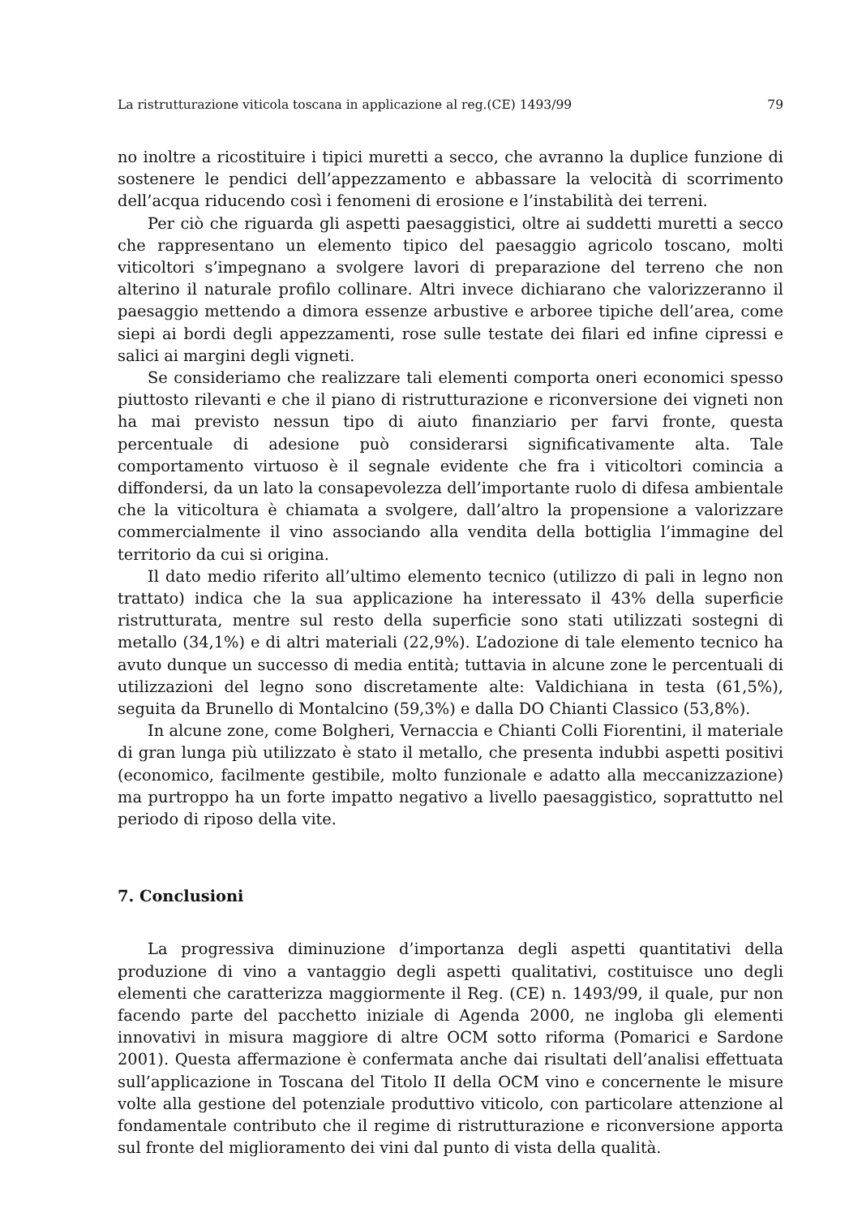La ristrutturazione viticola toscana in applicazione al reg.(CE) 1493/99 79
no inoltre a ricostituire i tipici muretti a secco, che avranno la duplice funzione di sostenere le pendici dell’appezzamento e abbassare la velocità di scorrimento dell’acqua riducendo così i fenomeni di erosione e l’instabilità dei terreni.
Per ciò che riguarda gli aspetti paesaggistici, oltre ai suddetti muretti a secco che rappresentano un elemento tipico del paesaggio agricolo toscano, molti viticoltori s’impegnano a svolgere lavori di preparazione del terreno che non alterino il naturale profilo collinare. Altri invece dichiarano che valorizzeranno il paesaggio mettendo a dimora essenze arbustive e arboree tipiche dell’area, come siepi ai bordi degli appezzamenti, rose sulle testate dei filari ed infine cipressi e salici ai margini degli vigneti.
Se consideriamo che realizzare tali elementi comporta oneri economici spesso piuttosto rilevanti e che il piano di ristrutturazione e riconversione dei vigneti non ha mai previsto nessun tipo di aiuto finanziario per farvi fronte, questa percentuale di adesione può considerarsi significativamente alta. Tale comportamento virtuoso è il segnale evidente che fra i viticoltori comincia a diffondersi, da un lato la consapevolezza dell’importante ruolo di difesa ambientale che la viticoltura è chiamata a svolgere, dall’altro la propensione a valorizzare commercialmente il vino associando alla vendita della bottiglia l’immagine del territorio da cui si origina.
Il dato medio riferito all’ultimo elemento tecnico (utilizzo di pali in legno non trattato) indica che la sua applicazione ha interessato il 43% della superficie ristrutturata, mentre sul resto della superficie sono stati utilizzati sostegni di metallo (34,1%) e di altri materiali (22,9%). L’adozione di tale elemento tecnico ha avuto dunque un successo di media entità; tuttavia in alcune zone le percentuali di utilizzazioni del legno sono discretamente alte: Valdichiana in testa (61,5%), seguita da Brunello di Montalcino (59,3%) e dalla DO Chianti Classico (53,8%).
In alcune zone, come Bolgheri, Vernaccia e Chianti Colli Fiorentini, il materiale di gran lunga più utilizzato è stato il metallo, che presenta indubbi aspetti positivi (economico, facilmente gestibile, molto funzionale e adatto alla meccanizzazione) ma purtroppo ha un forte impatto negativo a livello paesaggistico, soprattutto nel periodo di riposo della vite.
7. Conclusioni
La progressiva diminuzione d’importanza degli aspetti quantitativi della produzione di vino a vantaggio degli aspetti qualitativi, costituisce uno degli elementi che caratterizza maggiormente il Reg. (CE) n. 1493/99, il quale, pur non facendo parte del pacchetto iniziale di Agenda 2000, ne ingloba gli elementi innovativi in misura maggiore di altre OCM sotto riforma (Pomarici e Sardone 2001). Questa affermazione è confermata anche dai risultati dell’analisi effettuata sull’applicazione in Toscana del Titolo II della OCM vino e concernente le misure volte alla gestione del potenziale produttivo viticolo, con particolare attenzione al fondamentale contributo che il regime di ristrutturazione e riconversione apporta sul fronte del miglioramento dei vini dal punto di vista della qualità.